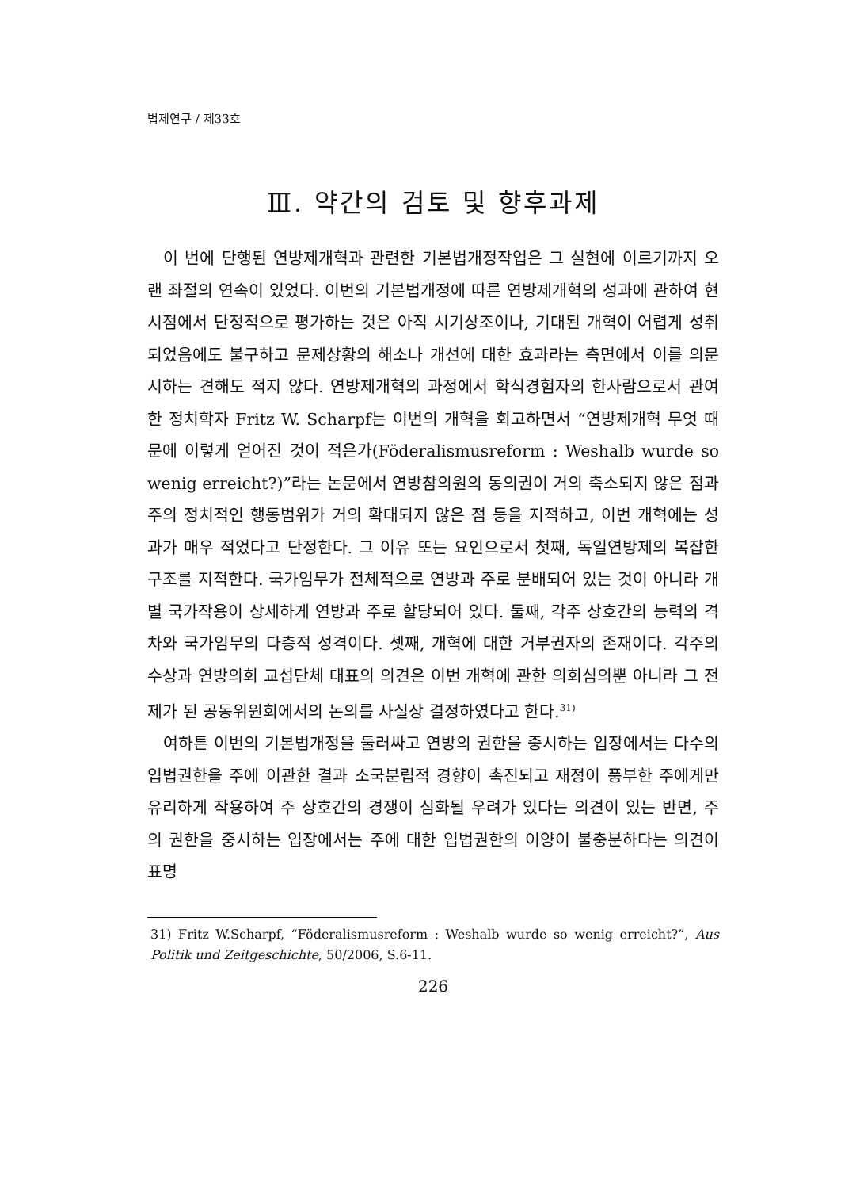법제연구 / 제33호
Ⅲ. 약간의 검토 및 향후과제
이 번에 단행된 연방제개혁과 관련한 기본법개정작업은 그 실현에 이르기까지 오랜 좌절의 연속이 있었다. 이번의 기본법개정에 따른 연방제개혁의 성과에 관하여 현시점에서 단정적으로 평가하는 것은 아직 시기상조이나, 기대된 개혁이 어렵게 성취되었음에도 불구하고 문제상황의 해소나 개선에 대한 효과라는 측면에서 이를 의문시하는 견해도 적지 않다. 연방제개혁의 과정에서 학식경험자의 한사람으로서 관여한 정치학자 Fritz W. Scharpf는 이번의 개혁을 회고하면서 “연방제개혁 무엇 때문에 이렇게 얻어진 것이 적은가(Föderalismusreform : Weshalb wurde so wenig erreicht?)”라는 논문에서 연방참의원의 동의권이 거의 축소되지 않은 점과 주의 정치적인 행동범위가 거의 확대되지 않은 점 등을 지적하고, 이번 개혁에는 성과가 매우 적었다고 단정한다. 그 이유 또는 요인으로서 첫째, 독일연방제의 복잡한 구조를 지적한다. 국가임무가 전체적으로 연방과 주로 분배되어 있는 것이 아니라 개별 국가작용이 상세하게 연방과 주로 할당되어 있다. 둘째, 각주 상호간의 능력의 격차와 국가임무의 다층적 성격이다. 셋째, 개혁에 대한 거부권자의 존재이다. 각주의 수상과 연방의회 교섭단체 대표의 의견은 이번 개혁에 관한 의회심의뿐 아니라 그 전제가 된 공동위원회에서의 논의를 사실상 결정하였다고 한다.<sup>31)</sup>
여하튼 이번의 기본법개정을 둘러싸고 연방의 권한을 중시하는 입장에서는 다수의 입법권한을 주에 이관한 결과 소국분립적 경향이 촉진되고 재정이 풍부한 주에게만 유리하게 작용하여 주 상호간의 경쟁이 심화될 우려가 있다는 의견이 있는 반면, 주의 권한을 중시하는 입장에서는 주에 대한 입법권한의 이양이 불충분하다는 의견이 표명
31) Fritz W.Scharpf, “Föderalismusreform : Weshalb wurde so wenig erreicht?”, Aus Politik und Zeitgeschichte, 50/2006, S.6-11.
226